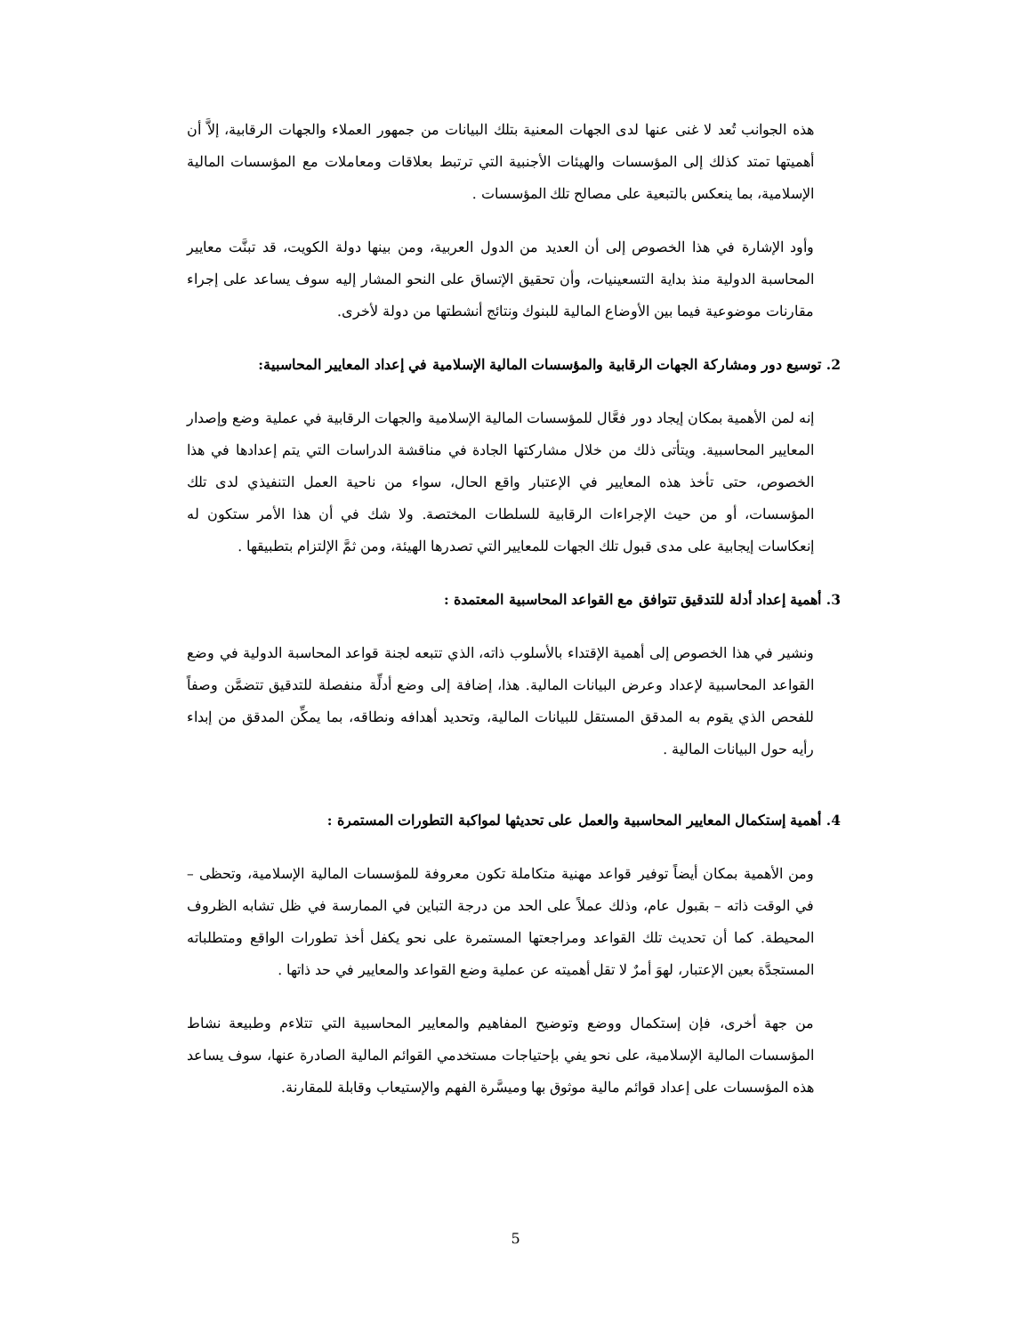هذه الجوانب تُعد لا غنى عنها لدى الجهات المعنية بتلك البيانات من جمهور العملاء والجهات الرقابية، إلاَّ أن أهميتها تمتد كذلك إلى المؤسسات والهيئات الأجنبية التي ترتبط بعلاقات ومعاملات مع المؤسسات المالية الإسلامية، بما ينعكس بالتبعية على مصالح تلك المؤسسات .
وأود الإشارة في هذا الخصوص إلى أن العديد من الدول العربية، ومن بينها دولة الكويت، قد تبنَّت معايير المحاسبة الدولية منذ بداية التسعينيات، وأن تحقيق الإتساق على النحو المشار إليه سوف يساعد على إجراء مقارنات موضوعية فيما بين الأوضاع المالية للبنوك ونتائج أنشطتها من دولة لأخرى.
2. توسيع دور ومشاركة الجهات الرقابية والمؤسسات المالية الإسلامية في إعداد المعايير المحاسبية:
إنه لمن الأهمية بمكان إيجاد دور فعَّال للمؤسسات المالية الإسلامية والجهات الرقابية في عملية وضع وإصدار المعايير المحاسبية. ويتأتى ذلك من خلال مشاركتها الجادة في مناقشة الدراسات التي يتم إعدادها في هذا الخصوص، حتى تأخذ هذه المعايير في الإعتبار واقع الحال، سواء من ناحية العمل التنفيذي لدى تلك المؤسسات، أو من حيث الإجراءات الرقابية للسلطات المختصة. ولا شك في أن هذا الأمر ستكون له إنعكاسات إيجابية على مدى قبول تلك الجهات للمعايير التي تصدرها الهيئة، ومن ثمَّ الإلتزام بتطبيقها .
3. أهمية إعداد أدلة للتدقيق تتوافق مع القواعد المحاسبية المعتمدة :
ونشير في هذا الخصوص إلى أهمية الإقتداء بالأسلوب ذاته، الذي تتبعه لجنة قواعد المحاسبة الدولية في وضع القواعد المحاسبية لإعداد وعرض البيانات المالية. هذا، إضافة إلى وضع أدلِّة منفصلة للتدقيق تتضمَّن وصفاً للفحص الذي يقوم به المدقق المستقل للبيانات المالية، وتحديد أهدافه ونطاقه، بما يمكِّن المدقق من إبداء رأيه حول البيانات المالية .
4. أهمية إستكمال المعايير المحاسبية والعمل على تحديثها لمواكبة التطورات المستمرة :
ومن الأهمية بمكان أيضاً توفير قواعد مهنية متكاملة تكون معروفة للمؤسسات المالية الإسلامية، وتحظى – في الوقت ذاته – بقبول عام، وذلك عملاً على الحد من درجة التباين في الممارسة في ظل تشابه الظروف المحيطة. كما أن تحديث تلك القواعد ومراجعتها المستمرة على نحو يكفل أخذ تطورات الواقع ومتطلباته المستجدَّة بعين الإعتبار، لهوَ أمرٌ لا تقل أهميته عن عملية وضع القواعد والمعايير في حد ذاتها .
من جهة أخرى، فإن إستكمال ووضع وتوضيح المفاهيم والمعايير المحاسبية التي تتلاءم وطبيعة نشاط المؤسسات المالية الإسلامية، على نحو يفي بإحتياجات مستخدمي القوائم المالية الصادرة عنها، سوف يساعد هذه المؤسسات على إعداد قوائم مالية موثوق بها وميسَّرة الفهم والإستيعاب وقابلة للمقارنة.
5